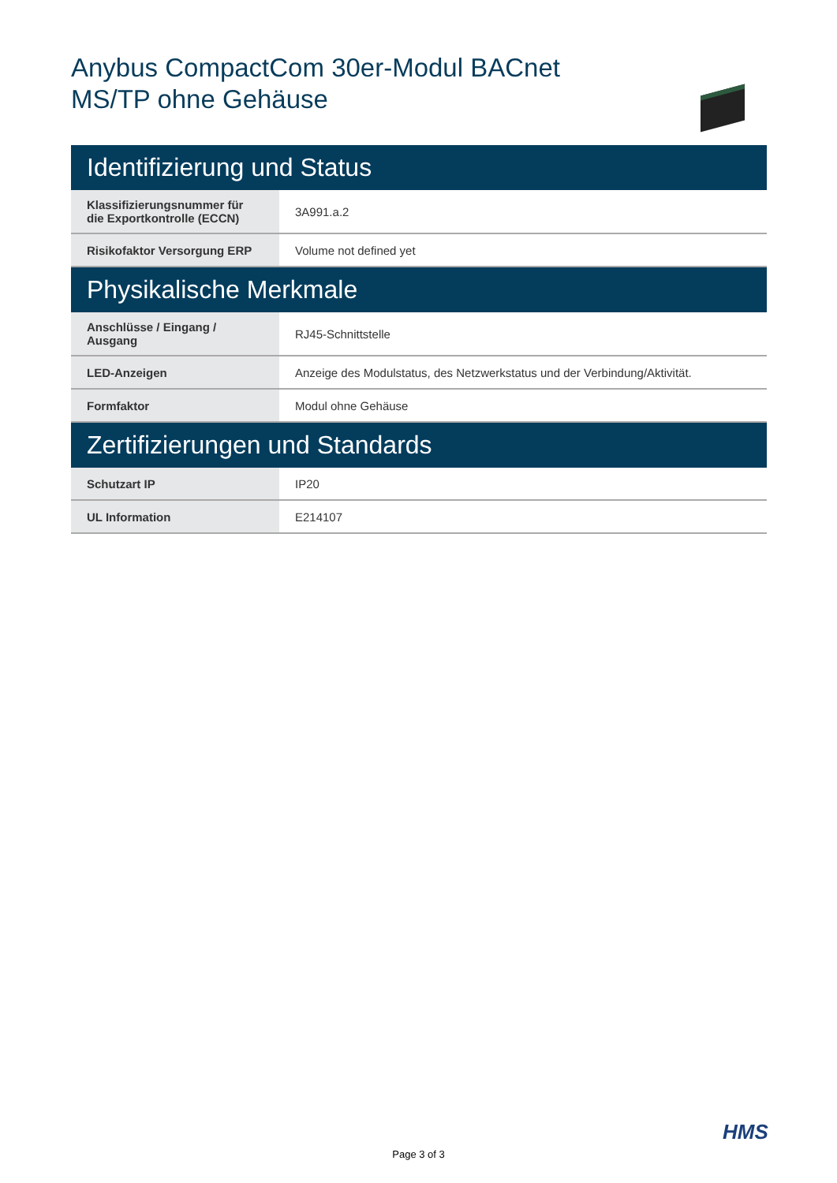Anybus CompactCom 30er-Modul BACnet MS/TP ohne Gehäuse
| Identifizierung und Status | |
| --- | --- |
| Klassifizierungsnummer für die Exportkontrolle (ECCN) | 3A991.a.2 |
| Risikofaktor Versorgung ERP | Volume not defined yet |
| Physikalische Merkmale | |
| Anschlüsse / Eingang / Ausgang | RJ45-Schnittstelle |
| LED-Anzeigen | Anzeige des Modulstatus, des Netzwerkstatus und der Verbindung/Aktivität. |
| Formfaktor | Modul ohne Gehäuse |
| Zertifizierungen und Standards | |
| Schutzart IP | IP20 |
| UL Information | E214107 |
HMS
Page 3 of 3